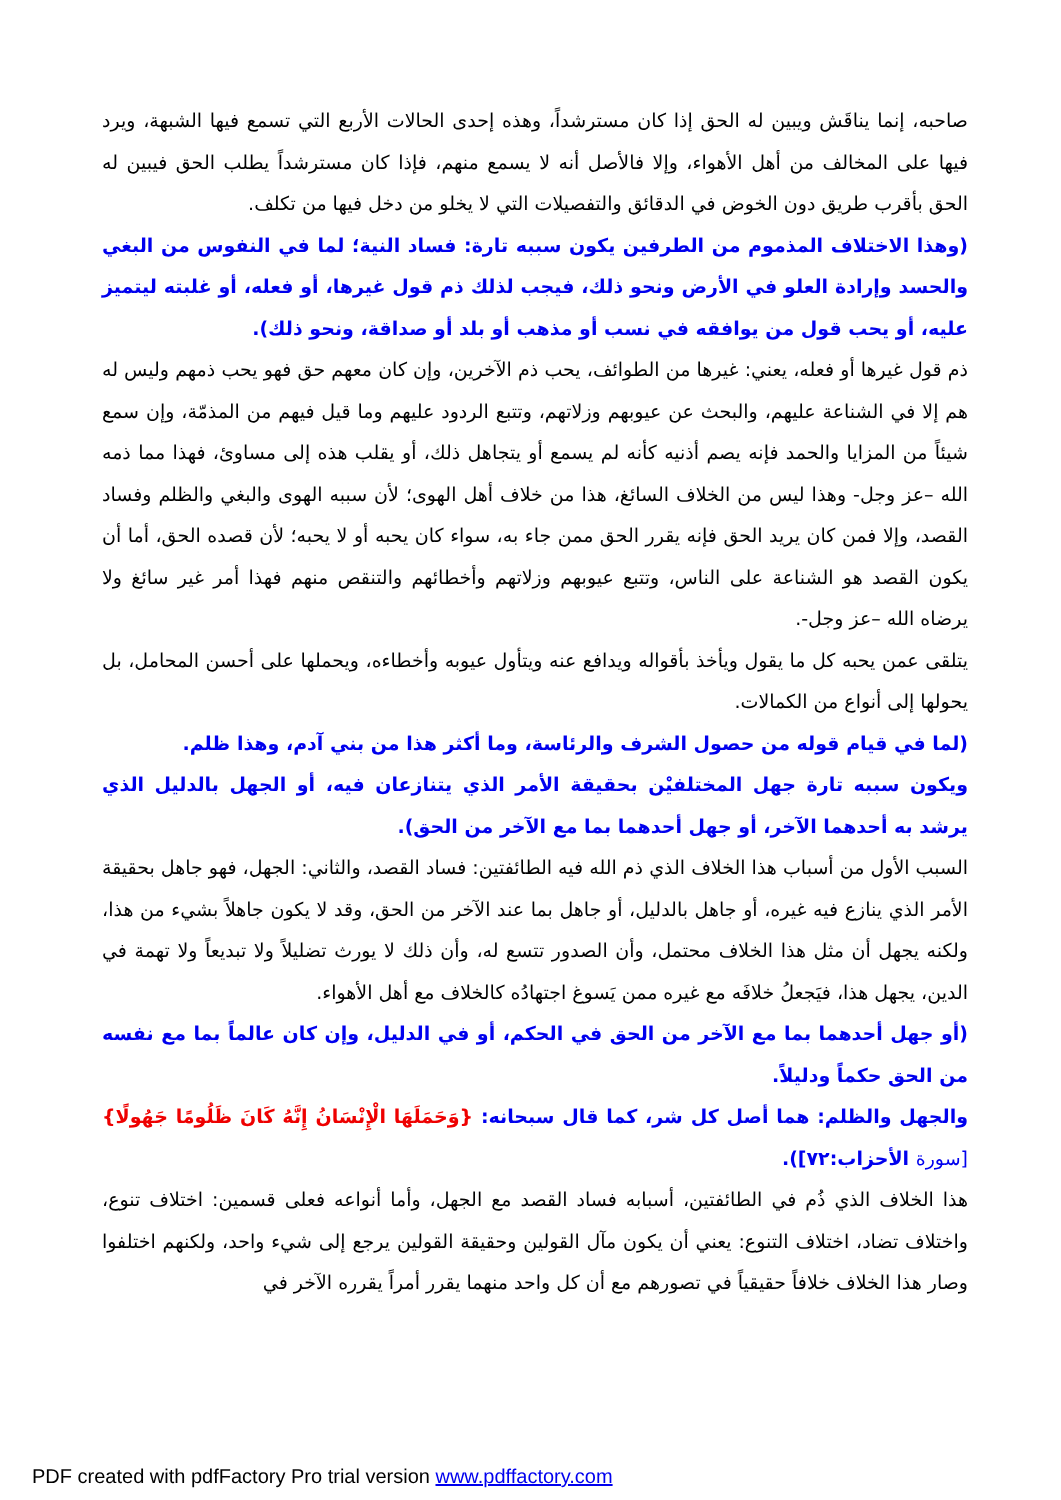صاحبه، إنما يناقَش ويبين له الحق إذا كان مسترشداً، وهذه إحدى الحالات الأربع التي تسمع فيها الشبهة، ويرد فيها على المخالف من أهل الأهواء، وإلا فالأصل أنه لا يسمع منهم، فإذا كان مسترشداً يطلب الحق فيبين له الحق بأقرب طريق دون الخوض في الدقائق والتفصيلات التي لا يخلو من دخل فيها من تكلف.
(وهذا الاختلاف المذموم من الطرفين يكون سببه تارة: فساد النية؛ لما في النفوس من البغي والحسد وإرادة العلو في الأرض ونحو ذلك، فيجب لذلك ذم قول غيرها، أو فعله، أو غلبته ليتميز عليه، أو يحب قول من يوافقه في نسب أو مذهب أو بلد أو صداقة، ونحو ذلك).
ذم قول غيرها أو فعله، يعني: غيرها من الطوائف، يحب ذم الآخرين، وإن كان معهم حق فهو يحب ذمهم وليس له هم إلا في الشناعة عليهم، والبحث عن عيوبهم وزلاتهم، وتتبع الردود عليهم وما قيل فيهم من المذمّة، وإن سمع شيئاً من المزايا والحمد فإنه يصم أذنيه كأنه لم يسمع أو يتجاهل ذلك، أو يقلب هذه إلى مساوئ، فهذا مما ذمه الله –عز وجل- وهذا ليس من الخلاف السائغ، هذا من خلاف أهل الهوى؛ لأن سببه الهوى والبغي والظلم وفساد القصد، وإلا فمن كان يريد الحق فإنه يقرر الحق ممن جاء به، سواء كان يحبه أو لا يحبه؛ لأن قصده الحق، أما أن يكون القصد هو الشناعة على الناس، وتتبع عيوبهم وزلاتهم وأخطائهم والتنقص منهم فهذا أمر غير سائغ ولا يرضاه الله –عز وجل-.
يتلقى عمن يحبه كل ما يقول ويأخذ بأقواله ويدافع عنه ويتأول عيوبه وأخطاءه، ويحملها على أحسن المحامل، بل يحولها إلى أنواع من الكمالات.
(لما في قيام قوله من حصول الشرف والرئاسة، وما أكثر هذا من بني آدم، وهذا ظلم.
ويكون سببه تارة جهل المختلفيْن بحقيقة الأمر الذي يتنازعان فيه، أو الجهل بالدليل الذي يرشد به أحدهما الآخر، أو جهل أحدهما بما مع الآخر من الحق).
السبب الأول من أسباب هذا الخلاف الذي ذم الله فيه الطائفتين: فساد القصد، والثاني: الجهل، فهو جاهل بحقيقة الأمر الذي ينازع فيه غيره، أو جاهل بالدليل، أو جاهل بما عند الآخر من الحق، وقد لا يكون جاهلاً بشيء من هذا، ولكنه يجهل أن مثل هذا الخلاف محتمل، وأن الصدور تتسع له، وأن ذلك لا يورث تضليلاً ولا تبديعاً ولا تهمة في الدين، يجهل هذا، فيَجعلُ خلافَه مع غيره ممن يَسوغ اجتهادُه كالخلاف مع أهل الأهواء.
(أو جهل أحدهما بما مع الآخر من الحق في الحكم، أو في الدليل، وإن كان عالماً بما مع نفسه من الحق حكماً ودليلاً.
والجهل والظلم: هما أصل كل شر، كما قال سبحانه: {وَحَمَلَهَا الْإِنْسَانُ إِنَّهُ كَانَ ظَلُومًا جَهُولًا} [سورة الأحزاب:٧٢]).
هذا الخلاف الذي ذُم في الطائفتين، أسبابه فساد القصد مع الجهل، وأما أنواعه فعلى قسمين: اختلاف تنوع، واختلاف تضاد، اختلاف التنوع: يعني أن يكون مآل القولين وحقيقة القولين يرجع إلى شيء واحد، ولكنهم اختلفوا وصار هذا الخلاف خلافاً حقيقياً في تصورهم مع أن كل واحد منهما يقرر أمراً يقرره الآخر في
PDF created with pdfFactory Pro trial version www.pdffactory.com